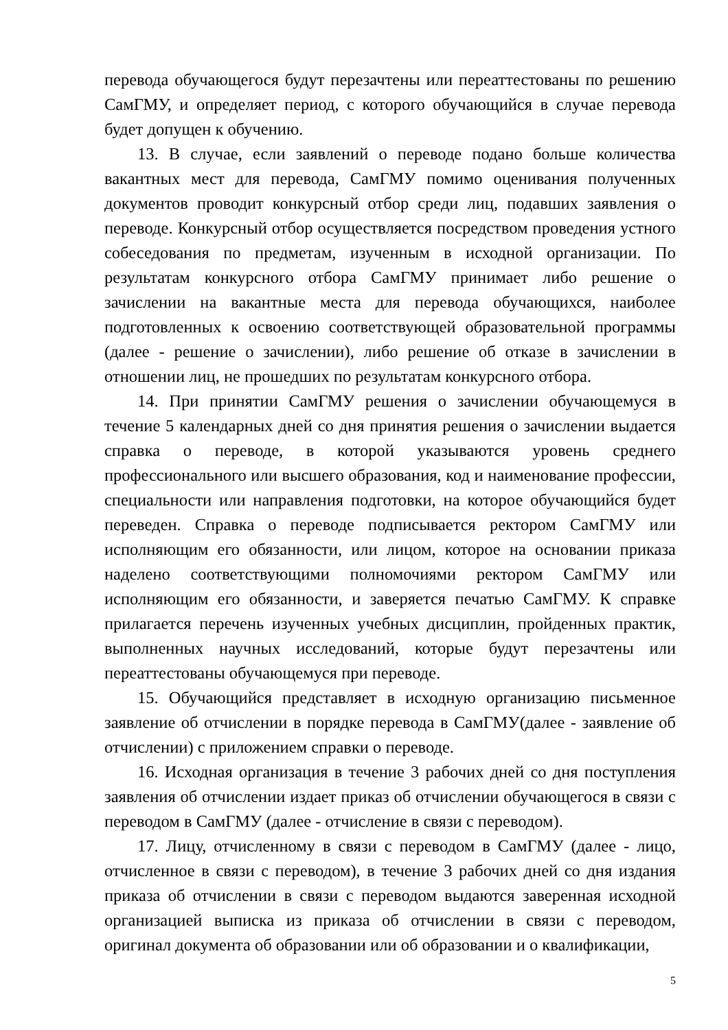перевода обучающегося будут перезачтены или переаттестованы по решению СамГМУ, и определяет период, с которого обучающийся в случае перевода будет допущен к обучению.
13. В случае, если заявлений о переводе подано больше количества вакантных мест для перевода, СамГМУ помимо оценивания полученных документов проводит конкурсный отбор среди лиц, подавших заявления о переводе. Конкурсный отбор осуществляется посредством проведения устного собеседования по предметам, изученным в исходной организации. По результатам конкурсного отбора СамГМУ принимает либо решение о зачислении на вакантные места для перевода обучающихся, наиболее подготовленных к освоению соответствующей образовательной программы (далее - решение о зачислении), либо решение об отказе в зачислении в отношении лиц, не прошедших по результатам конкурсного отбора.
14. При принятии СамГМУ решения о зачислении обучающемуся в течение 5 календарных дней со дня принятия решения о зачислении выдается справка о переводе, в которой указываются уровень среднего профессионального или высшего образования, код и наименование профессии, специальности или направления подготовки, на которое обучающийся будет переведен. Справка о переводе подписывается ректором СамГМУ или исполняющим его обязанности, или лицом, которое на основании приказа наделено соответствующими полномочиями ректором СамГМУ или исполняющим его обязанности, и заверяется печатью СамГМУ. К справке прилагается перечень изученных учебных дисциплин, пройденных практик, выполненных научных исследований, которые будут перезачтены или переаттестованы обучающемуся при переводе.
15. Обучающийся представляет в исходную организацию письменное заявление об отчислении в порядке перевода в СамГМУ(далее - заявление об отчислении) с приложением справки о переводе.
16. Исходная организация в течение 3 рабочих дней со дня поступления заявления об отчислении издает приказ об отчислении обучающегося в связи с переводом в СамГМУ (далее - отчисление в связи с переводом).
17. Лицу, отчисленному в связи с переводом в СамГМУ (далее - лицо, отчисленное в связи с переводом), в течение 3 рабочих дней со дня издания приказа об отчислении в связи с переводом выдаются заверенная исходной организацией выписка из приказа об отчислении в связи с переводом, оригинал документа об образовании или об образовании и о квалификации,
5